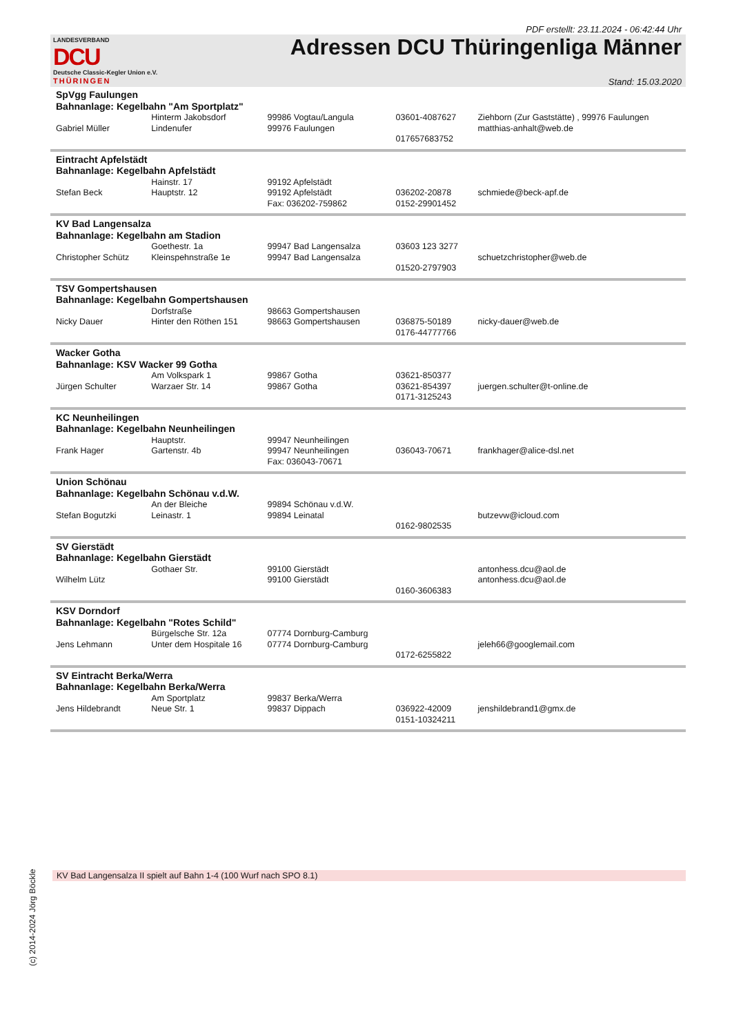PDF erstellt: 23.11.2024 - 06:42:44 Uhr
LANDESVERBAND
DCU
Deutsche Classic-Kegler Union e.V.
THÜRINGEN
Adressen DCU Thüringenliga Männer
Stand: 15.03.2020
| SpVgg Faulungen Bahnanlage: Kegelbahn "Am Sportplatz" | | | | |
| Gabriel Müller | Hinterm Jakobsdorf Lindenufer | 99986 Vogtau/Langula 99976 Faulungen | 03601-4087627 017657683752 | Ziehborn (Zur Gaststätte) , 99976 Faulungen matthias-anhalt@web.de |
| Eintracht Apfelstädt Bahnanlage: Kegelbahn Apfelstädt | | | | |
| Stefan Beck | Hainstr. 17 Hauptstr. 12 | 99192 Apfelstädt 99192 Apfelstädt Fax: 036202-759862 | 036202-20878 0152-29901452 | schmiede@beck-apf.de |
| KV Bad Langensalza Bahnanlage: Kegelbahn am Stadion | | | | |
| Christopher Schütz | Goethestr. 1a Kleinspehnstraße 1e | 99947 Bad Langensalza 99947 Bad Langensalza | 03603 123 3277 01520-2797903 | schuetzchristopher@web.de |
| TSV Gompertshausen Bahnanlage: Kegelbahn Gompertshausen | | | | |
| Nicky Dauer | Dorfstraße Hinter den Röthen 151 | 98663 Gompertshausen 98663 Gompertshausen | 036875-50189 0176-44777766 | nicky-dauer@web.de |
| Wacker Gotha Bahnanlage: KSV Wacker 99 Gotha | | | | |
| Jürgen Schulter | Am Volkspark 1 Warzaer Str. 14 | 99867 Gotha 99867 Gotha | 03621-850377 03621-854397 0171-3125243 | juergen.schulter@t-online.de |
| KC Neunheilingen Bahnanlage: Kegelbahn Neunheilingen | | | | |
| Frank Hager | Hauptstr. Gartenstr. 4b | 99947 Neunheilingen 99947 Neunheilingen Fax: 036043-70671 | 036043-70671 | frankhager@alice-dsl.net |
| Union Schönau Bahnanlage: Kegelbahn Schönau v.d.W. | | | | |
| Stefan Bogutzki | An der Bleiche Leinastr. 1 | 99894 Schönau v.d.W. 99894 Leinatal | 0162-9802535 | butzevw@icloud.com |
| SV Gierstädt Bahnanlage: Kegelbahn Gierstädt | | | | |
| Wilhelm Lütz | Gothaer Str. | 99100 Gierstädt 99100 Gierstädt | 0160-3606383 | antonhess.dcu@aol.de antonhess.dcu@aol.de |
| KSV Dorndorf Bahnanlage: Kegelbahn "Rotes Schild" | | | | |
| Jens Lehmann | Bürgelsche Str. 12a Unter dem Hospitale 16 | 07774 Dornburg-Camburg 07774 Dornburg-Camburg | 0172-6255822 | jeleh66@googlemail.com |
| SV Eintracht Berka/Werra Bahnanlage: Kegelbahn Berka/Werra | | | | |
| Jens Hildebrandt | Am Sportplatz Neue Str. 1 | 99837 Berka/Werra 99837 Dippach | 036922-42009 0151-10324211 | jenshildebrand1@gmx.de |
KV Bad Langensalza II spielt auf Bahn 1-4 (100 Wurf nach SPO 8.1)
(c) 2014-2024 Jörg Böckle